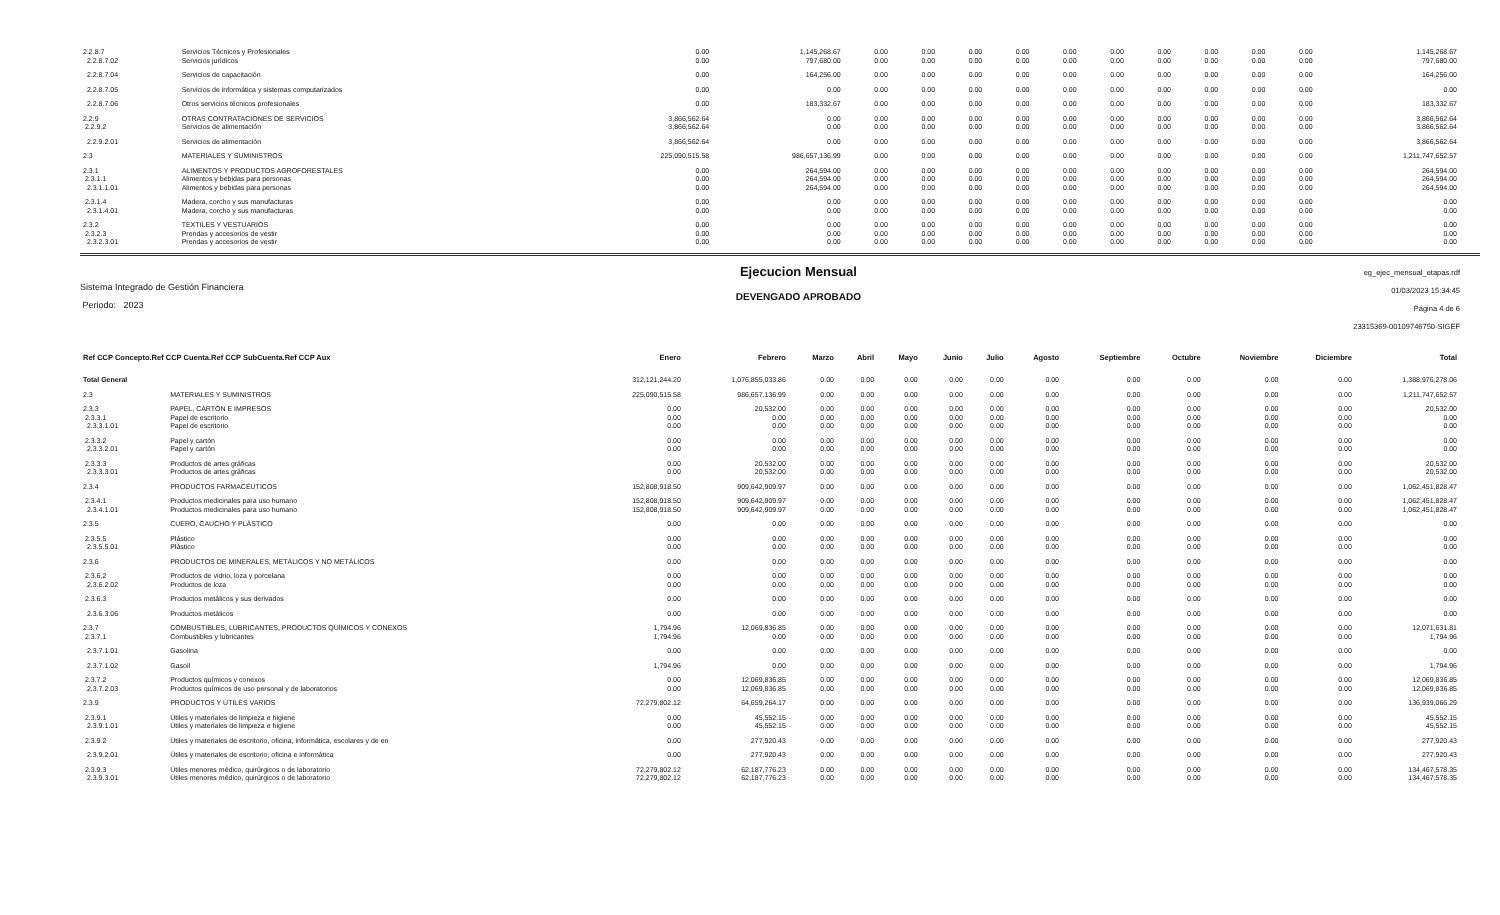| 2.2.8.7 2.2.8.7.02 | Servicios Técnicos y Profesionales Servicios jurídicos | 0.00 0.00 | 1,145,268.67 797,680.00 | 0.00 0.00 | 0.00 0.00 | 0.00 0.00 | 0.00 0.00 | 0.00 0.00 | 0.00 0.00 | 0.00 0.00 | 0.00 0.00 | 0.00 0.00 | 0.00 0.00 | 1,145,268.67 797,680.00 |
| 2.2.8.7.04 | Servicios de capacitación | 0.00 | 164,256.00 | 0.00 | 0.00 | 0.00 | 0.00 | 0.00 | 0.00 | 0.00 | 0.00 | 0.00 | 0.00 | 164,256.00 |
| 2.2.8.7.05 | Servicios de informática y sistemas computarizados | 0.00 | 0.00 | 0.00 | 0.00 | 0.00 | 0.00 | 0.00 | 0.00 | 0.00 | 0.00 | 0.00 | 0.00 | 0.00 |
| 2.2.8.7.06 | Otros servicios técnicos profesionales | 0.00 | 183,332.67 | 0.00 | 0.00 | 0.00 | 0.00 | 0.00 | 0.00 | 0.00 | 0.00 | 0.00 | 0.00 | 183,332.67 |
| 2.2.9 2.2.9.2 | OTRAS CONTRATACIONES DE SERVICIOS Servicios de alimentación | 3,866,562.64 3,866,562.64 | 0.00 0.00 | 0.00 0.00 | 0.00 0.00 | 0.00 0.00 | 0.00 0.00 | 0.00 0.00 | 0.00 0.00 | 0.00 0.00 | 0.00 0.00 | 0.00 0.00 | 0.00 0.00 | 3,866,562.64 3,866,562.64 |
| 2.2.9.2.01 | Servicios de alimentación | 3,866,562.64 | 0.00 | 0.00 | 0.00 | 0.00 | 0.00 | 0.00 | 0.00 | 0.00 | 0.00 | 0.00 | 0.00 | 3,866,562.64 |
| 2.3 | MATERIALES Y SUMINISTROS | 225,090,515.58 | 986,657,136.99 | 0.00 | 0.00 | 0.00 | 0.00 | 0.00 | 0.00 | 0.00 | 0.00 | 0.00 | 0.00 | 1,211,747,652.57 |
| 2.3.1 2.3.1.1 2.3.1.1.01 | ALIMENTOS Y PRODUCTOS AGROFORESTALES Alimentos y bebidas para personas Alimentos y bebidas para personas | 0.00 0.00 0.00 | 264,594.00 264,594.00 264,594.00 | 0.00 0.00 0.00 | 0.00 0.00 0.00 | 0.00 0.00 0.00 | 0.00 0.00 0.00 | 0.00 0.00 0.00 | 0.00 0.00 0.00 | 0.00 0.00 0.00 | 0.00 0.00 0.00 | 0.00 0.00 0.00 | 0.00 0.00 0.00 | 264,594.00 264,594.00 264,594.00 |
| 2.3.1.4 2.3.1.4.01 | Madera, corcho y sus manufacturas Madera, corcho y sus manufacturas | 0.00 0.00 | 0.00 0.00 | 0.00 0.00 | 0.00 0.00 | 0.00 0.00 | 0.00 0.00 | 0.00 0.00 | 0.00 0.00 | 0.00 0.00 | 0.00 0.00 | 0.00 0.00 | 0.00 0.00 | 0.00 0.00 |
| 2.3.2 2.3.2.3 2.3.2.3.01 | TEXTILES Y VESTUARIOS Prendas y accesorios de vestir Prendas y accesorios de vestir | 0.00 0.00 0.00 | 0.00 0.00 0.00 | 0.00 0.00 0.00 | 0.00 0.00 0.00 | 0.00 0.00 0.00 | 0.00 0.00 0.00 | 0.00 0.00 0.00 | 0.00 0.00 0.00 | 0.00 0.00 0.00 | 0.00 0.00 0.00 | 0.00 0.00 0.00 | 0.00 0.00 0.00 | 0.00 0.00 0.00 |
Sistema Integrado de Gestión Financiera
Periodo: 2023
Ejecucion Mensual
DEVENGADO APROBADO
eg_ejec_mensual_etapas.rdf
01/03/2023 15:34:45
Página 4 de 6
23315369-00109746750-SIGEF
| Ref CCP Concepto.Ref CCP Cuenta.Ref CCP SubCuenta.Ref CCP Aux | | Enero | Febrero | Marzo | Abril | Mayo | Junio | Julio | Agosto | Septiembre | Octubre | Noviembre | Diciembre | Total |
| --- | --- | --- | --- | --- | --- | --- | --- | --- | --- | --- | --- | --- | --- | --- |
| Total General | | 312,121,244.20 | 1,076,855,033.86 | 0.00 | 0.00 | 0.00 | 0.00 | 0.00 | 0.00 | 0.00 | 0.00 | 0.00 | 0.00 | 1,388,976,278.06 |
| 2.3 | MATERIALES Y SUMINISTROS | 225,090,515.58 | 986,657,136.99 | 0.00 | 0.00 | 0.00 | 0.00 | 0.00 | 0.00 | 0.00 | 0.00 | 0.00 | 0.00 | 1,211,747,652.57 |
| 2.3.3 2.3.3.1 2.3.3.1.01 | PAPEL, CARTÓN E IMPRESOS Papel de escritorio Papel de escritorio | 0.00 0.00 0.00 | 20,532.00 0.00 0.00 | 0.00 0.00 0.00 | 0.00 0.00 0.00 | 0.00 0.00 0.00 | 0.00 0.00 0.00 | 0.00 0.00 0.00 | 0.00 0.00 0.00 | 0.00 0.00 0.00 | 0.00 0.00 0.00 | 0.00 0.00 0.00 | 0.00 0.00 0.00 | 20,532.00 0.00 0.00 |
| 2.3.3.2 2.3.3.2.01 | Papel y cartón Papel y cartón | 0.00 0.00 | 0.00 0.00 | 0.00 0.00 | 0.00 0.00 | 0.00 0.00 | 0.00 0.00 | 0.00 0.00 | 0.00 0.00 | 0.00 0.00 | 0.00 0.00 | 0.00 0.00 | 0.00 0.00 | 0.00 0.00 |
| 2.3.3.3 2.3.3.3.01 | Productos de artes gráficas Productos de artes gráficas | 0.00 0.00 | 20,532.00 20,532.00 | 0.00 0.00 | 0.00 0.00 | 0.00 0.00 | 0.00 0.00 | 0.00 0.00 | 0.00 0.00 | 0.00 0.00 | 0.00 0.00 | 0.00 0.00 | 0.00 0.00 | 20,532.00 20,532.00 |
| 2.3.4 | PRODUCTOS FARMACÉUTICOS | 152,808,918.50 | 909,642,909.97 | 0.00 | 0.00 | 0.00 | 0.00 | 0.00 | 0.00 | 0.00 | 0.00 | 0.00 | 0.00 | 1,062,451,828.47 |
| 2.3.4.1 2.3.4.1.01 | Productos medicinales para uso humano Productos medicinales para uso humano | 152,808,918.50 152,808,918.50 | 909,642,909.97 909,642,909.97 | 0.00 0.00 | 0.00 0.00 | 0.00 0.00 | 0.00 0.00 | 0.00 0.00 | 0.00 0.00 | 0.00 0.00 | 0.00 0.00 | 0.00 0.00 | 0.00 0.00 | 1,062,451,828.47 1,062,451,828.47 |
| 2.3.5 | CUERO, CAUCHO Y PLÁSTICO | 0.00 | 0.00 | 0.00 | 0.00 | 0.00 | 0.00 | 0.00 | 0.00 | 0.00 | 0.00 | 0.00 | 0.00 | 0.00 |
| 2.3.5.5 2.3.5.5.01 | Plástico Plástico | 0.00 0.00 | 0.00 0.00 | 0.00 0.00 | 0.00 0.00 | 0.00 0.00 | 0.00 0.00 | 0.00 0.00 | 0.00 0.00 | 0.00 0.00 | 0.00 0.00 | 0.00 0.00 | 0.00 0.00 | 0.00 0.00 |
| 2.3.6 | PRODUCTOS DE MINERALES, METÁLICOS Y NO METÁLICOS | 0.00 | 0.00 | 0.00 | 0.00 | 0.00 | 0.00 | 0.00 | 0.00 | 0.00 | 0.00 | 0.00 | 0.00 | 0.00 |
| 2.3.6.2 2.3.6.2.02 | Productos de vidrio, loza y porcelana Productos de loza | 0.00 0.00 | 0.00 0.00 | 0.00 0.00 | 0.00 0.00 | 0.00 0.00 | 0.00 0.00 | 0.00 0.00 | 0.00 0.00 | 0.00 0.00 | 0.00 0.00 | 0.00 0.00 | 0.00 0.00 | 0.00 0.00 |
| 2.3.6.3 | Productos metálicos y sus derivados | 0.00 | 0.00 | 0.00 | 0.00 | 0.00 | 0.00 | 0.00 | 0.00 | 0.00 | 0.00 | 0.00 | 0.00 | 0.00 |
| 2.3.6.3.06 | Productos metálicos | 0.00 | 0.00 | 0.00 | 0.00 | 0.00 | 0.00 | 0.00 | 0.00 | 0.00 | 0.00 | 0.00 | 0.00 | 0.00 |
| 2.3.7 2.3.7.1 | COMBUSTIBLES, LUBRICANTES, PRODUCTOS QUÍMICOS Y CONEXOS Combustibles y lubricantes | 1,794.96 1,794.96 | 12,069,836.85 0.00 | 0.00 0.00 | 0.00 0.00 | 0.00 0.00 | 0.00 0.00 | 0.00 0.00 | 0.00 0.00 | 0.00 0.00 | 0.00 0.00 | 0.00 0.00 | 0.00 0.00 | 12,071,631.81 1,794.96 |
| 2.3.7.1.01 | Gasolina | 0.00 | 0.00 | 0.00 | 0.00 | 0.00 | 0.00 | 0.00 | 0.00 | 0.00 | 0.00 | 0.00 | 0.00 | 0.00 |
| 2.3.7.1.02 | Gasoil | 1,794.96 | 0.00 | 0.00 | 0.00 | 0.00 | 0.00 | 0.00 | 0.00 | 0.00 | 0.00 | 0.00 | 0.00 | 1,794.96 |
| 2.3.7.2 2.3.7.2.03 | Productos químicos y conexos Productos químicos de uso personal y de laboratorios | 0.00 0.00 | 12,069,836.85 12,069,836.85 | 0.00 0.00 | 0.00 0.00 | 0.00 0.00 | 0.00 0.00 | 0.00 0.00 | 0.00 0.00 | 0.00 0.00 | 0.00 0.00 | 0.00 0.00 | 0.00 0.00 | 12,069,836.85 12,069,836.85 |
| 2.3.9 | PRODUCTOS Y ÚTILES VARIOS | 72,279,802.12 | 64,659,264.17 | 0.00 | 0.00 | 0.00 | 0.00 | 0.00 | 0.00 | 0.00 | 0.00 | 0.00 | 0.00 | 136,939,066.29 |
| 2.3.9.1 2.3.9.1.01 | Útiles y materiales de limpieza e higiene Útiles y materiales de limpieza e higiene | 0.00 0.00 | 45,552.15 45,552.15 | 0.00 0.00 | 0.00 0.00 | 0.00 0.00 | 0.00 0.00 | 0.00 0.00 | 0.00 0.00 | 0.00 0.00 | 0.00 0.00 | 0.00 0.00 | 0.00 0.00 | 45,552.15 45,552.15 |
| 2.3.9.2 | Útiles y materiales de escritorio, oficina, informática, escolares y de en | 0.00 | 277,920.43 | 0.00 | 0.00 | 0.00 | 0.00 | 0.00 | 0.00 | 0.00 | 0.00 | 0.00 | 0.00 | 277,920.43 |
| 2.3.9.2.01 | Útiles y materiales de escritorio, oficina e informática | 0.00 | 277,920.43 | 0.00 | 0.00 | 0.00 | 0.00 | 0.00 | 0.00 | 0.00 | 0.00 | 0.00 | 0.00 | 277,920.43 |
| 2.3.9.3 2.3.9.3.01 | Útiles menores médico, quirúrgicos o de laboratorio Útiles menores médico, quirúrgicos o de laboratorio | 72,279,802.12 72,279,802.12 | 62,187,776.23 62,187,776.23 | 0.00 0.00 | 0.00 0.00 | 0.00 0.00 | 0.00 0.00 | 0.00 0.00 | 0.00 0.00 | 0.00 0.00 | 0.00 0.00 | 0.00 0.00 | 0.00 0.00 | 134,467,578.35 134,467,578.35 |